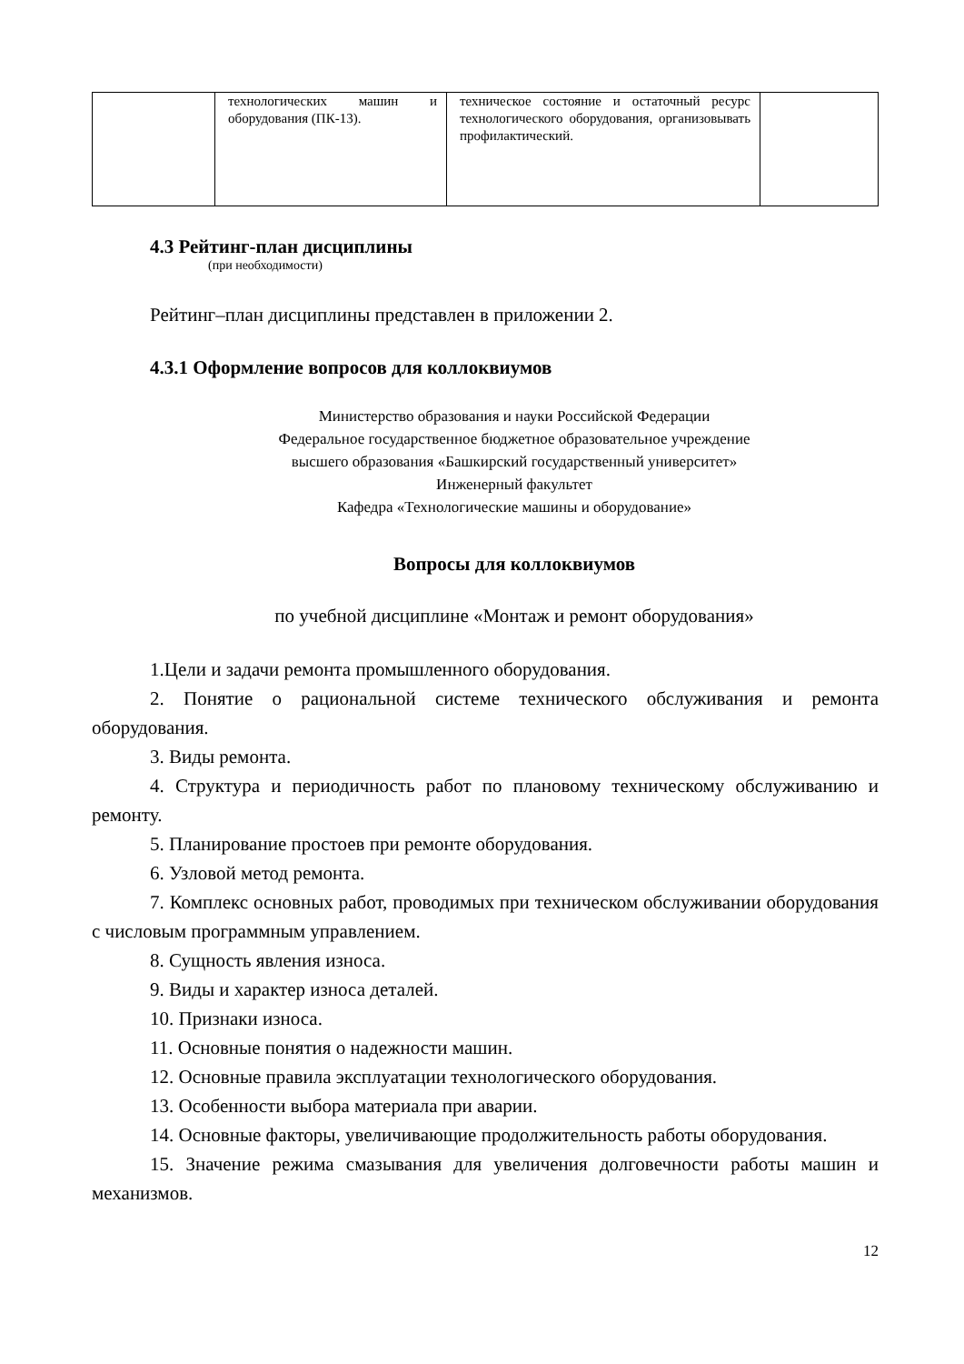| | технологических машин и оборудования (ПК-13). | техническое состояние и остаточный ресурс технологического оборудования, организовывать профилактический. | |
4.3 Рейтинг-план дисциплины
(при необходимости)
Рейтинг–план дисциплины представлен в приложении 2.
4.3.1 Оформление вопросов для коллоквиумов
Министерство образования и науки Российской Федерации
Федеральное государственное бюджетное образовательное учреждение
высшего образования «Башкирский государственный университет»
Инженерный факультет
Кафедра «Технологические машины и оборудование»
Вопросы для коллоквиумов
по учебной дисциплине «Монтаж и ремонт оборудования»
1.Цели и задачи ремонта промышленного оборудования.
2. Понятие о рациональной системе технического обслуживания и ремонта оборудования.
3. Виды ремонта.
4. Структура и периодичность работ по плановому техническому обслуживанию и ремонту.
5. Планирование простоев при ремонте оборудования.
6. Узловой метод ремонта.
7. Комплекс основных работ, проводимых при техническом обслуживании оборудования с числовым программным управлением.
8. Сущность явления износа.
9. Виды и характер износа деталей.
10. Признаки износа.
11. Основные понятия о надежности машин.
12. Основные правила эксплуатации технологического оборудования.
13. Особенности выбора материала при аварии.
14. Основные факторы, увеличивающие продолжительность работы оборудования.
15. Значение режима смазывания для увеличения долговечности работы машин и механизмов.
12